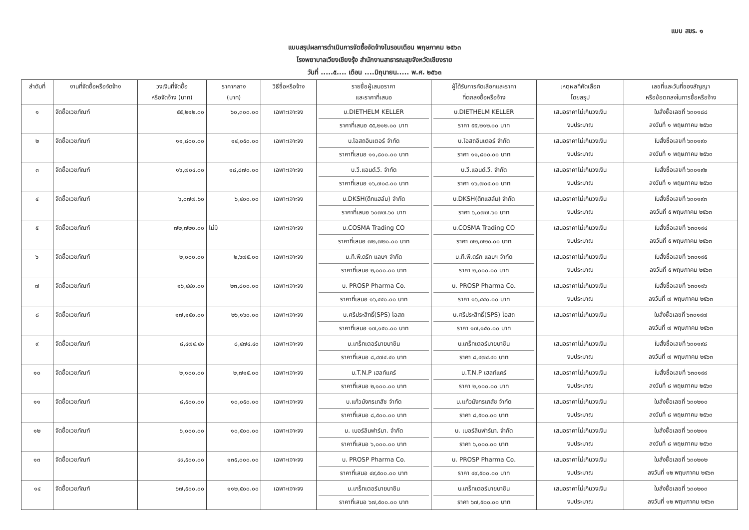แบบ สขร. ๑
แบบสรุปผลการดำเนินการจัดซื้อจัดจ้างในรอบเดือน พฤษภาคม ๒๕๖๓
โรงพยาบาลเวียงเชียงรุ้ง สำนักงานสาธารณสุขจังหวัดเชียงราย
วันที่ .....๕.... เดือน ....มิถุนายน..... พ.ศ. ๒๕๖๓
| ลำดับที่ | งานที่จัดซื้อหรือจัดจ้าง | วงเงินที่จัดซื้อ หรือจัดจ้าง (บาท) | ราคากลาง (บาท) | วิธีซื้อหรือจ้าง | รายชื่อผู้เสนอราคา และราคาที่เสนอ | ผู้ได้รับการคัดเลือกและราคา ที่ตกลงซื้อหรือจ้าง | เหตุผลที่คัดเลือก โดยสรุป | เลขที่และวันที่ของสัญญา หรือข้อตกลงในการซื้อหรือจ้าง |
| --- | --- | --- | --- | --- | --- | --- | --- | --- |
| ๑ | จัดซื้อเวชภัณฑ์ | ๕๕,๒๑๒.๐๐ | ๖๐,๓๐๐.๐๐ | เฉพาะเจาะจง | บ.DIETHELM KELLER ราคาที่เสนอ ๕๕,๒๑๒.๐๐ บาท | บ.DIETHELM KELLER ราคา ๕๕,๒๑๒.๐๐ บาท | เสนอราคาไม่เกินวงเงิน งบประมาณ | ใบสั่งซื้อเลขที่ ๖๓๐๑๘๘ ลงวันที่ ๑ พฤษภาคม ๒๕๖๓ |
| ๒ | จัดซื้อเวชภัณฑ์ | ๑๑,๘๐๐.๐๐ | ๑๔,๐๕๐.๐๐ | เฉพาะเจาะจง | บ.โอสถอินเตอร์ จำกัด ราคาที่เสนอ ๑๑,๘๐๐.๐๐ บาท | บ.โอสถอินเตอร์ จำกัด ราคา ๑๑,๘๐๐.๐๐ บาท | เสนอราคาไม่เกินวงเงิน งบประมาณ | ใบสั่งซื้อเลขที่ ๖๓๐๑๙๐ ลงวันที่ ๑ พฤษภาคม ๒๕๖๓ |
| ๓ | จัดซื้อเวชภัณฑ์ | ๑๖,๗๐๔.๐๐ | ๑๘,๘๗๐.๐๐ | เฉพาะเจาะจง | บ.วี.แอนด์.วี. จำกัด ราคาที่เสนอ ๑๖,๗๐๔.๐๐ บาท | บ.วี.แอนด์.วี. จำกัด ราคา ๑๖,๗๐๔.๐๐ บาท | เสนอราคาไม่เกินวงเงิน งบประมาณ | ใบสั่งซื้อเลขที่ ๖๓๐๑๙๒ ลงวันที่ ๑ พฤษภาคม ๒๕๖๓ |
| ๔ | จัดซื้อเวชภัณฑ์ | ๖,๐๗๗.๖๐ | ๖,๔๐๐.๐๐ | เฉพาะเจาะจง | บ.DKSH(ดีทแฮล์ม) จำกัด ราคาที่เสนอ ๖๐๗๗.๖๐ บาท | บ.DKSH(ดีทแฮล์ม) จำกัด ราคา ๖,๐๗๗.๖๐ บาท | เสนอราคาไม่เกินวงเงิน งบประมาณ | ใบสั่งซื้อเลขที่ ๖๓๐๑๙๓ ลงวันที่ ๕ พฤษภาคม ๒๕๖๓ |
| ๕ | จัดซื้อเวชภัณฑ์ | ๗๒,๗๒๐.๐๐ | ไม่มี | เฉพาะเจาะจง | บ.COSMA Trading CO ราคาที่เสนอ ๗๒,๗๒๐.๐๐ บาท | บ.COSMA Trading CO ราคา ๗๒,๗๒๐.๐๐ บาท | เสนอราคาไม่เกินวงเงิน งบประมาณ | ใบสั่งซื้อเลขที่ ๖๓๐๑๙๔ ลงวันที่ ๕ พฤษภาคม ๒๕๖๓ |
| ๖ | จัดซื้อเวชภัณฑ์ | ๒,๐๐๐.๐๐ | ๒,๖๗๕.๐๐ | เฉพาะเจาะจง | บ.ที.พี.ดรัก แลบฯ จำกัด ราคาที่เสนอ ๒,๐๐๐.๐๐ บาท | บ.ที.พี.ดรัก แลบฯ จำกัด ราคา ๒,๐๐๐.๐๐ บาท | เสนอราคาไม่เกินวงเงิน งบประมาณ | ใบสั่งซื้อเลขที่ ๖๓๐๑๙๕ ลงวันที่ ๕ พฤษภาคม ๒๕๖๓ |
| ๗ | จัดซื้อเวชภัณฑ์ | ๑๖,๔๔๐.๐๐ | ๒๓,๘๐๐.๐๐ | เฉพาะเจาะจง | บ. PROSP Pharma Co. ราคาที่เสนอ ๑๖,๔๔๐.๐๐ บาท | บ. PROSP Pharma Co. ราคา ๑๖,๔๔๐.๐๐ บาท | เสนอราคาไม่เกินวงเงิน งบประมาณ | ใบสั่งซื้อเลขที่ ๖๓๐๑๙๖ ลงวันที่ ๗ พฤษภาคม ๒๕๖๓ |
| ๘ | จัดซื้อเวชภัณฑ์ | ๑๗,๑๕๐.๐๐ | ๒๖,๑๖๐.๐๐ | เฉพาะเจาะจง | บ.ศรีประสิทธิ์(SPS) โอสถ ราคาที่เสนอ ๑๗,๑๕๐.๐๐ บาท | บ.ศรีประสิทธิ์(SPS) โอสถ ราคา ๑๗,๑๕๐.๐๐ บาท | เสนอราคาไม่เกินวงเงิน | ใบสั่งซื้อเลขที่ ๖๓๐๑๙๗ ลงวันที่ ๗ พฤษภาคม ๒๕๖๓ |
| ๙ | จัดซื้อเวชภัณฑ์ | ๘,๔๗๔.๔๐ | ๘,๔๗๔.๔๐ | เฉพาะเจาะจง | บ.เกร็ทเตอร์มายบาซิน ราคาที่เสนอ ๘,๔๗๔.๔๐ บาท | บ.เกร็ทเตอร์มายบาซิน ราคา ๘,๔๗๔.๔๐ บาท | เสนอราคาไม่เกินวงเงิน งบประมาณ | ใบสั่งซื้อเลขที่ ๖๓๐๑๙๘ ลงวันที่ ๗ พฤษภาคม ๒๕๖๓ |
| ๑๐ | จัดซื้อเวชภัณฑ์ | ๒,๑๐๐.๐๐ | ๒,๗๑๕.๐๐ | เฉพาะเจาะจง | บ.T.N.P เฮลท์แคร์ ราคาที่เสนอ ๒,๑๐๐.๐๐ บาท | บ.T.N.P เฮลท์แคร์ ราคา ๒,๑๐๐.๐๐ บาท | เสนอราคาไม่เกินวงเงิน งบประมาณ | ใบสั่งซื้อเลขที่ ๖๓๐๑๙๙ ลงวันที่ ๘ พฤษภาคม ๒๕๖๓ |
| ๑๑ | จัดซื้อเวชภัณฑ์ | ๘,๕๐๐.๐๐ | ๑๐,๐๕๐.๐๐ | เฉพาะเจาะจง | บ.แก้วมังกรเภสัช จำกัด ราคาที่เสนอ ๘,๕๐๐.๐๐ บาท | บ.แก้วมังกรเภสัช จำกัด ราคา ๘,๕๐๐.๐๐ บาท | เสนอราคาไม่เกินวงเงิน งบประมาณ | ใบสั่งซื้อเลขที่ ๖๓๐๒๐๐ ลงวันที่ ๘ พฤษภาคม ๒๕๖๓ |
| ๑๒ | จัดซื้อเวชภัณฑ์ | ๖,๐๐๐.๐๐ | ๑๐,๕๐๐.๐๐ | เฉพาะเจาะจง | บ. เบอร์ลินฟาร์มา. จำกัด ราคาที่เสนอ ๖,๐๐๐.๐๐ บาท | บ. เบอร์ลินฟาร์มา. จำกัด ราคา ๖,๐๐๐.๐๐ บาท | เสนอราคาไม่เกินวงเงิน งบประมาณ | ใบสั่งซื้อเลขที่ ๖๓๐๒๐๑ ลงวันที่ ๘ พฤษภาคม ๒๕๖๓ |
| ๑๓ | จัดซื้อเวชภัณฑ์ | ๔๙,๕๐๐.๐๐ | ๑๓๕,๐๐๐.๐๐ | เฉพาะเจาะจง | บ. PROSP Pharma Co. ราคาที่เสนอ ๔๙,๕๐๐.๐๐ บาท | บ. PROSP Pharma Co. ราคา ๔๙,๕๐๐.๐๐ บาท | เสนอราคาไม่เกินวงเงิน งบประมาณ | ใบสั่งซื้อเลขที่ ๖๓๐๒๐๒ ลงวันที่ ๑๒ พฤษภาคม ๒๕๖๓ |
| ๑๔ | จัดซื้อเวชภัณฑ์ | ๖๗,๕๐๐.๐๐ | ๑๑๒,๕๐๐.๐๐ | เฉพาะเจาะจง | บ.เกร็ทเตอร์มายบาซิน ราคาที่เสนอ ๖๗,๕๐๐.๐๐ บาท | บ.เกร็ทเตอร์มายบาซิน ราคา ๖๗,๕๐๐.๐๐ บาท | เสนอราคาไม่เกินวงเงิน งบประมาณ | ใบสั่งซื้อเลขที่ ๖๓๐๒๐๓ ลงวันที่ ๑๒ พฤษภาคม ๒๕๖๓ |